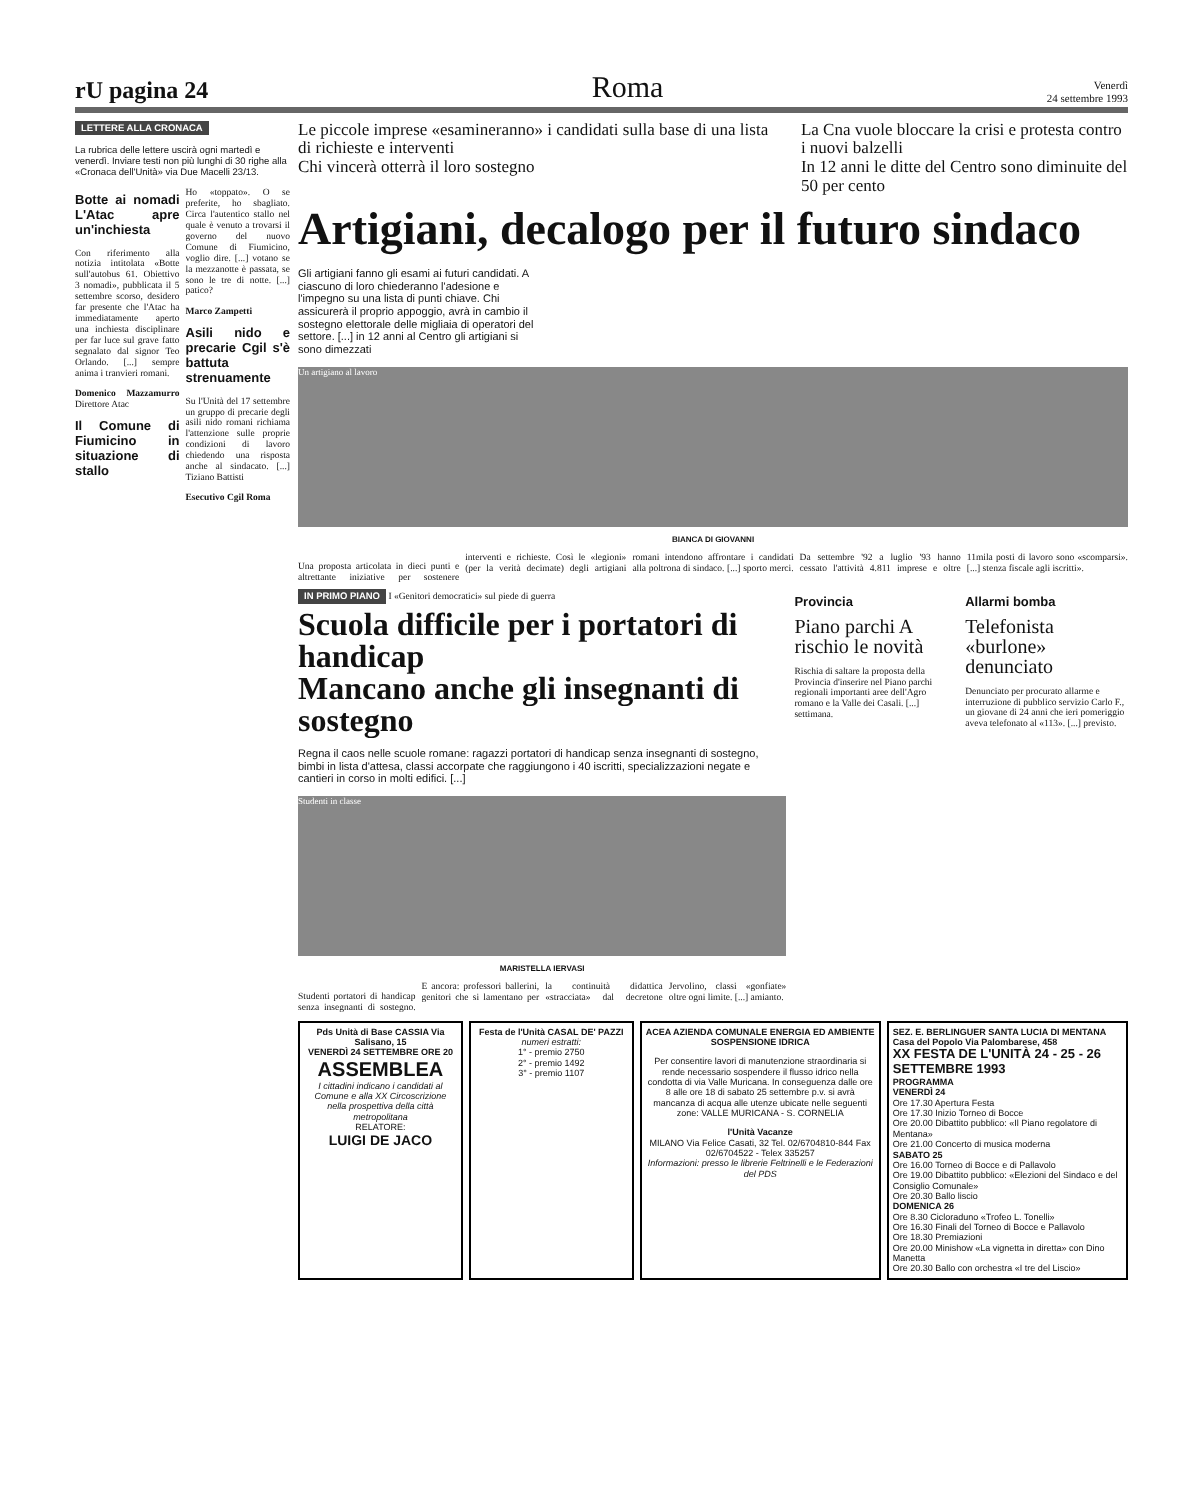rU pagina 24
Roma
Venerdì
24 settembre 1993
LETTERE ALLA CRONACA
La rubrica delle lettere uscirà ogni martedì e venerdì. Inviare testi non più lunghi di 30 righe alla «Cronaca dell'Unità» via Due Macelli 23/13.
Botte ai nomadi L'Atac apre un'inchiesta
Con riferimento alla notizia intitolata «Botte sull'autobus 61. Obiettivo 3 nomadi», pubblicata il 5 settembre scorso, desidero far presente che l'Atac ha immediatamente aperto una inchiesta disciplinare per far luce sul grave fatto segnalato dal signor Teo Orlando. [...] sempre anima i tranvieri romani.
Domenico Mazzamurro Direttore Atac
Il Comune di Fiumicino in situazione di stallo
Ho «toppato». O se preferite, ho sbagliato. Circa l'autentico stallo nel quale è venuto a trovarsi il governo del nuovo Comune di Fiumicino, voglio dire. [...] votano se la mezzanotte è passata, se sono le tre di notte. [...] patico?
Marco Zampetti
Asili nido e precarie Cgil s'è battuta strenuamente
Su l'Unità del 17 settembre un gruppo di precarie degli asili nido romani richiama l'attenzione sulle proprie condizioni di lavoro chiedendo una risposta anche al sindacato. [...] Tiziano Battisti
Esecutivo Cgil Roma
Le piccole imprese «esamineranno» i candidati sulla base di una lista di richieste e interventi
Chi vincerà otterrà il loro sostegno
La Cna vuole bloccare la crisi e protesta contro i nuovi balzelli
In 12 anni le ditte del Centro sono diminuite del 50 per cento
Artigiani, decalogo per il futuro sindaco
Gli artigiani fanno gli esami ai futuri candidati. A ciascuno di loro chiederanno l'adesione e l'impegno su una lista di punti chiave. Chi assicurerà il proprio appoggio, avrà in cambio il sostegno elettorale delle migliaia di operatori del settore. [...] in 12 anni al Centro gli artigiani si sono dimezzati
Un artigiano al lavoro
BIANCA DI GIOVANNI
Una proposta articolata in dieci punti e altrettante iniziative per sostenere interventi e richieste. Così le «legioni» (per la verità decimate) degli artigiani romani intendono affrontare i candidati alla poltrona di sindaco. [...] sporto merci. Da settembre '92 a luglio '93 hanno cessato l'attività 4.811 imprese e oltre 11mila posti di lavoro sono «scomparsi». [...] stenza fiscale agli iscritti».
IN PRIMO PIANO I «Genitori democratici» sul piede di guerra
Scuola difficile per i portatori di handicap
Mancano anche gli insegnanti di sostegno
Regna il caos nelle scuole romane: ragazzi portatori di handicap senza insegnanti di sostegno, bimbi in lista d'attesa, classi accorpate che raggiungono i 40 iscritti, specializzazioni negate e cantieri in corso in molti edifici. [...]
Studenti in classe
MARISTELLA IERVASI
Studenti portatori di handicap senza insegnanti di sostegno. E ancora: professori ballerini, genitori che si lamentano per la continuità didattica «stracciata» dal decretone Jervolino, classi «gonfiate» oltre ogni limite. [...] amianto.
Provincia
Piano parchi A rischio le novità
Rischia di saltare la proposta della Provincia d'inserire nel Piano parchi regionali importanti aree dell'Agro romano e la Valle dei Casali. [...] settimana.
Allarmi bomba
Telefonista «burlone» denunciato
Denunciato per procurato allarme e interruzione di pubblico servizio Carlo F., un giovane di 24 anni che ieri pomeriggio aveva telefonato al «113». [...] previsto.
Pds Unità di Base CASSIA Via Salisano, 15
VENERDÌ 24 SETTEMBRE ORE 20
ASSEMBLEA
I cittadini indicano i candidati al Comune e alla XX Circoscrizione nella prospettiva della città metropolitana
RELATORE:
LUIGI DE JACO
Festa de l'Unità CASAL DE' PAZZI
numeri estratti:
1° - premio 2750
2° - premio 1492
3° - premio 1107
ACEA AZIENDA COMUNALE ENERGIA ED AMBIENTE
SOSPENSIONE IDRICA
Per consentire lavori di manutenzione straordinaria si rende necessario sospendere il flusso idrico nella condotta di via Valle Muricana. In conseguenza dalle ore 8 alle ore 18 di sabato 25 settembre p.v. si avrà mancanza di acqua alle utenze ubicate nelle seguenti zone: VALLE MURICANA - S. CORNELIA
l'Unità Vacanze
MILANO Via Felice Casati, 32 Tel. 02/6704810-844 Fax 02/6704522 - Telex 335257
Informazioni: presso le librerie Feltrinelli e le Federazioni del PDS
SEZ. E. BERLINGUER SANTA LUCIA DI MENTANA Casa del Popolo Via Palombarese, 458
XX FESTA DE L'UNITÀ 24 - 25 - 26 SETTEMBRE 1993
PROGRAMMA
VENERDÌ 24
Ore 17.30 Apertura Festa
Ore 17.30 Inizio Torneo di Bocce
Ore 20.00 Dibattito pubblico: «Il Piano regolatore di Mentana»
Ore 21.00 Concerto di musica moderna
SABATO 25
Ore 16.00 Torneo di Bocce e di Pallavolo
Ore 19.00 Dibattito pubblico: «Elezioni del Sindaco e del Consiglio Comunale»
Ore 20.30 Ballo liscio
DOMENICA 26
Ore 8.30 Cicloraduno «Trofeo L. Tonelli»
Ore 16.30 Finali del Torneo di Bocce e Pallavolo
Ore 18.30 Premiazioni
Ore 20.00 Minishow «La vignetta in diretta» con Dino Manetta
Ore 20.30 Ballo con orchestra «I tre del Liscio»